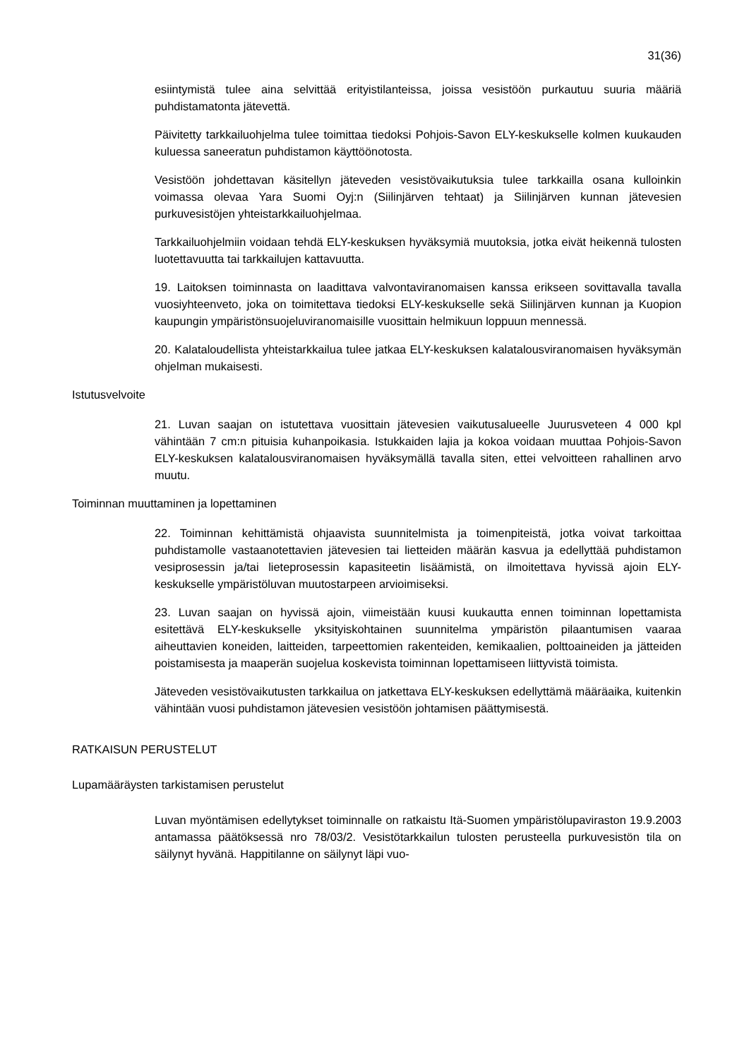31(36)
esiintymistä tulee aina selvittää erityistilanteissa, joissa vesistöön purkautuu suuria määriä puhdistamatonta jätevettä.
Päivitetty tarkkailuohjelma tulee toimittaa tiedoksi Pohjois-Savon ELY-keskukselle kolmen kuukauden kuluessa saneeratun puhdistamon käyttöönotosta.
Vesistöön johdettavan käsitellyn jäteveden vesistövaikutuksia tulee tarkkailla osana kulloinkin voimassa olevaa Yara Suomi Oyj:n (Siilinjärven tehtaat) ja Siilinjärven kunnan jätevesien purkuvesistöjen yhteistarkkailuohjelmaa.
Tarkkailuohjelmiin voidaan tehdä ELY-keskuksen hyväksymiä muutoksia, jotka eivät heikennä tulosten luotettavuutta tai tarkkailujen kattavuutta.
19. Laitoksen toiminnasta on laadittava valvontaviranomaisen kanssa erikseen sovittavalla tavalla vuosiyhteenveto, joka on toimitettava tiedoksi ELY-keskukselle sekä Siilinjärven kunnan ja Kuopion kaupungin ympäristönsuojeluviranomaisille vuosittain helmikuun loppuun mennessä.
20. Kalataloudellista yhteistarkkailua tulee jatkaa ELY-keskuksen kalatalousviranomaisen hyväksymän ohjelman mukaisesti.
Istutusvelvoite
21. Luvan saajan on istutettava vuosittain jätevesien vaikutusalueelle Juurusveteen 4 000 kpl vähintään 7 cm:n pituisia kuhanpoikasia. Istukkaiden lajia ja kokoa voidaan muuttaa Pohjois-Savon ELY-keskuksen kalatalousviranomaisen hyväksymällä tavalla siten, ettei velvoitteen rahallinen arvo muutu.
Toiminnan muuttaminen ja lopettaminen
22. Toiminnan kehittämistä ohjaavista suunnitelmista ja toimenpiteistä, jotka voivat tarkoittaa puhdistamolle vastaanotettavien jätevesien tai lietteiden määrän kasvua ja edellyttää puhdistamon vesiprosessin ja/tai lieteprosessin kapasiteetin lisäämistä, on ilmoitettava hyvissä ajoin ELY-keskukselle ympäristöluvan muutostarpeen arvioimiseksi.
23. Luvan saajan on hyvissä ajoin, viimeistään kuusi kuukautta ennen toiminnan lopettamista esitettävä ELY-keskukselle yksityiskohtainen suunnitelma ympäristön pilaantumisen vaaraa aiheuttavien koneiden, laitteiden, tarpeettomien rakenteiden, kemikaalien, polttoaineiden ja jätteiden poistamisesta ja maaperän suojelua koskevista toiminnan lopettamiseen liittyvistä toimista.
Jäteveden vesistövaikutusten tarkkailua on jatkettava ELY-keskuksen edellyttämä määräaika, kuitenkin vähintään vuosi puhdistamon jätevesien vesistöön johtamisen päättymisestä.
RATKAISUN PERUSTELUT
Lupamääräysten tarkistamisen perustelut
Luvan myöntämisen edellytykset toiminnalle on ratkaistu Itä-Suomen ympäristölupaviraston 19.9.2003 antamassa päätöksessä nro 78/03/2. Vesistötarkkailun tulosten perusteella purkuvesistön tila on säilynyt hyvänä. Happitilanne on säilynyt läpi vuo-